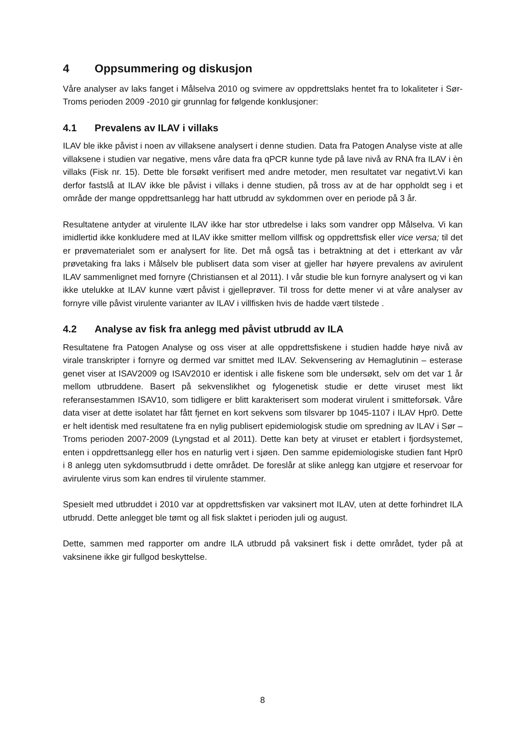4 Oppsummering og diskusjon
Våre analyser av laks fanget i Målselva 2010 og svimere av oppdrettslaks hentet fra to lokaliteter i Sør-Troms perioden 2009 -2010 gir grunnlag for følgende konklusjoner:
4.1 Prevalens av ILAV i villaks
ILAV ble ikke påvist i noen av villaksene analysert i denne studien. Data fra Patogen Analyse viste at alle villaksene i studien var negative, mens våre data fra qPCR kunne tyde på lave nivå av RNA fra ILAV i èn villaks (Fisk nr. 15). Dette ble forsøkt verifisert med andre metoder, men resultatet var negativt.Vi kan derfor fastslå at ILAV ikke ble påvist i villaks i denne studien, på tross av at de har oppholdt seg i et område der mange oppdrettsanlegg har hatt utbrudd av sykdommen over en periode på 3 år.
Resultatene antyder at virulente ILAV ikke har stor utbredelse i laks som vandrer opp Målselva. Vi kan imidlertid ikke konkludere med at ILAV ikke smitter mellom villfisk og oppdrettsfisk eller vice versa; til det er prøvematerialet som er analysert for lite. Det må også tas i betraktning at det i etterkant av vår prøvetaking fra laks i Målselv ble publisert data som viser at gjeller har høyere prevalens av avirulent ILAV sammenlignet med fornyre (Christiansen et al 2011). I vår studie ble kun fornyre analysert og vi kan ikke utelukke at ILAV kunne vært påvist i gjelleprøver. Til tross for dette mener vi at våre analyser av fornyre ville påvist virulente varianter av ILAV i villfisken hvis de hadde vært tilstede .
4.2 Analyse av fisk fra anlegg med påvist utbrudd av ILA
Resultatene fra Patogen Analyse og oss viser at alle oppdrettsfiskene i studien hadde høye nivå av virale transkripter i fornyre og dermed var smittet med ILAV. Sekvensering av Hemaglutinin – esterase genet viser at ISAV2009 og ISAV2010 er identisk i alle fiskene som ble undersøkt, selv om det var 1 år mellom utbruddene. Basert på sekvenslikhet og fylogenetisk studie er dette viruset mest likt referansestammen ISAV10, som tidligere er blitt karakterisert som moderat virulent i smitteforsøk. Våre data viser at dette isolatet har fått fjernet en kort sekvens som tilsvarer bp 1045-1107 i ILAV Hpr0. Dette er helt identisk med resultatene fra en nylig publisert epidemiologisk studie om spredning av ILAV i Sør – Troms perioden 2007-2009 (Lyngstad et al 2011). Dette kan bety at viruset er etablert i fjordsystemet, enten i oppdrettsanlegg eller hos en naturlig vert i sjøen. Den samme epidemiologiske studien fant Hpr0 i 8 anlegg uten sykdomsutbrudd i dette området. De foreslår at slike anlegg kan utgjøre et reservoar for avirulente virus som kan endres til virulente stammer.
Spesielt med utbruddet i 2010 var at oppdrettsfisken var vaksinert mot ILAV, uten at dette forhindret ILA utbrudd. Dette anlegget ble tømt og all fisk slaktet i perioden juli og august.
Dette, sammen med rapporter om andre ILA utbrudd på vaksinert fisk i dette området, tyder på at vaksinene ikke gir fullgod beskyttelse.
8